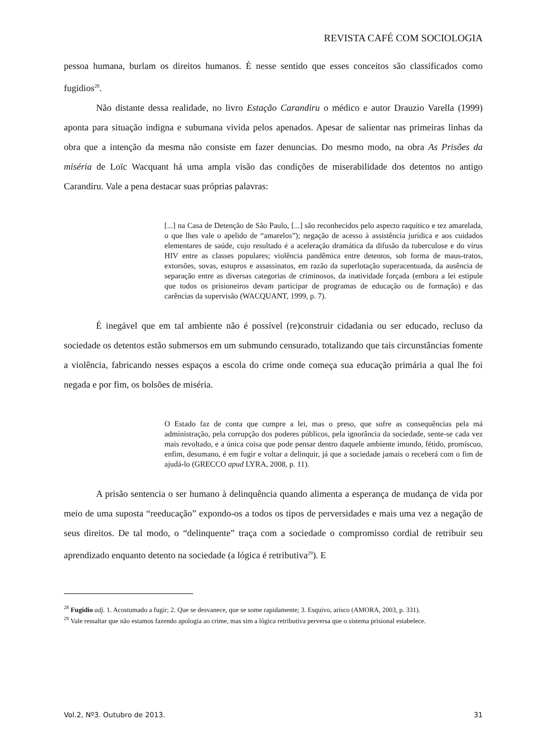REVISTA CAFÉ COM SOCIOLOGIA
pessoa humana, burlam os direitos humanos. É nesse sentido que esses conceitos são classificados como fugidios<sup>28</sup>.
Não distante dessa realidade, no livro Estação Carandiru o médico e autor Drauzio Varella (1999) aponta para situação indigna e subumana vivida pelos apenados. Apesar de salientar nas primeiras linhas da obra que a intenção da mesma não consiste em fazer denuncias. Do mesmo modo, na obra As Prisões da miséria de Loïc Wacquant há uma ampla visão das condições de miserabilidade dos detentos no antigo Carandiru. Vale a pena destacar suas próprias palavras:
[...] na Casa de Detenção de São Paulo, [...] são reconhecidos pelo aspecto raquítico e tez amarelada, o que lhes vale o apelido de “amarelos”); negação de acesso à assistência jurídica e aos cuidados elementares de saúde, cujo resultado é a aceleração dramática da difusão da tuberculose e do vírus HIV entre as classes populares; violência pandêmica entre detentos, sob forma de maus-tratos, extorsões, sovas, estupros e assassinatos, em razão da superlotação superacentuada, da ausência de separação entre as diversas categorias de criminosos, da inatividade forçada (embora a lei estipule que todos os prisioneiros devam participar de programas de educação ou de formação) e das carências da supervisão (WACQUANT, 1999, p. 7).
É inegável que em tal ambiente não é possível (re)construir cidadania ou ser educado, recluso da sociedade os detentos estão submersos em um submundo censurado, totalizando que tais circunstâncias fomente a violência, fabricando nesses espaços a escola do crime onde começa sua educação primária a qual lhe foi negada e por fim, os bolsões de miséria.
O Estado faz de conta que cumpre a lei, mas o preso, que sofre as consequências pela má administração, pela corrupção dos poderes públicos, pela ignorância da sociedade, sente-se cada vez mais revoltado, e a única coisa que pode pensar dentro daquele ambiente imundo, fétido, promíscuo, enfim, desumano, é em fugir e voltar a delinquir, já que a sociedade jamais o receberá com o fim de ajudá-lo (GRECCO apud LYRA, 2008, p. 11).
A prisão sentencia o ser humano à delinquência quando alimenta a esperança de mudança de vida por meio de uma suposta “reeducação” expondo-os a todos os tipos de perversidades e mais uma vez a negação de seus direitos. De tal modo, o “delinquente” traça com a sociedade o compromisso cordial de retribuir seu aprendizado enquanto detento na sociedade (a lógica é retributiva<sup>29</sup>). E
<sup>28</sup> Fugidio adj. 1. Acostumado a fugir; 2. Que se desvanece, que se some rapidamente; 3. Esquivo, arisco (AMORA, 2003, p. 331).
<sup>29</sup> Vale ressaltar que não estamos fazendo apologia ao crime, mas sim a lógica retributiva perversa que o sistema prisional estabelece.
Vol.2, Nº3. Outubro de 2013. 31